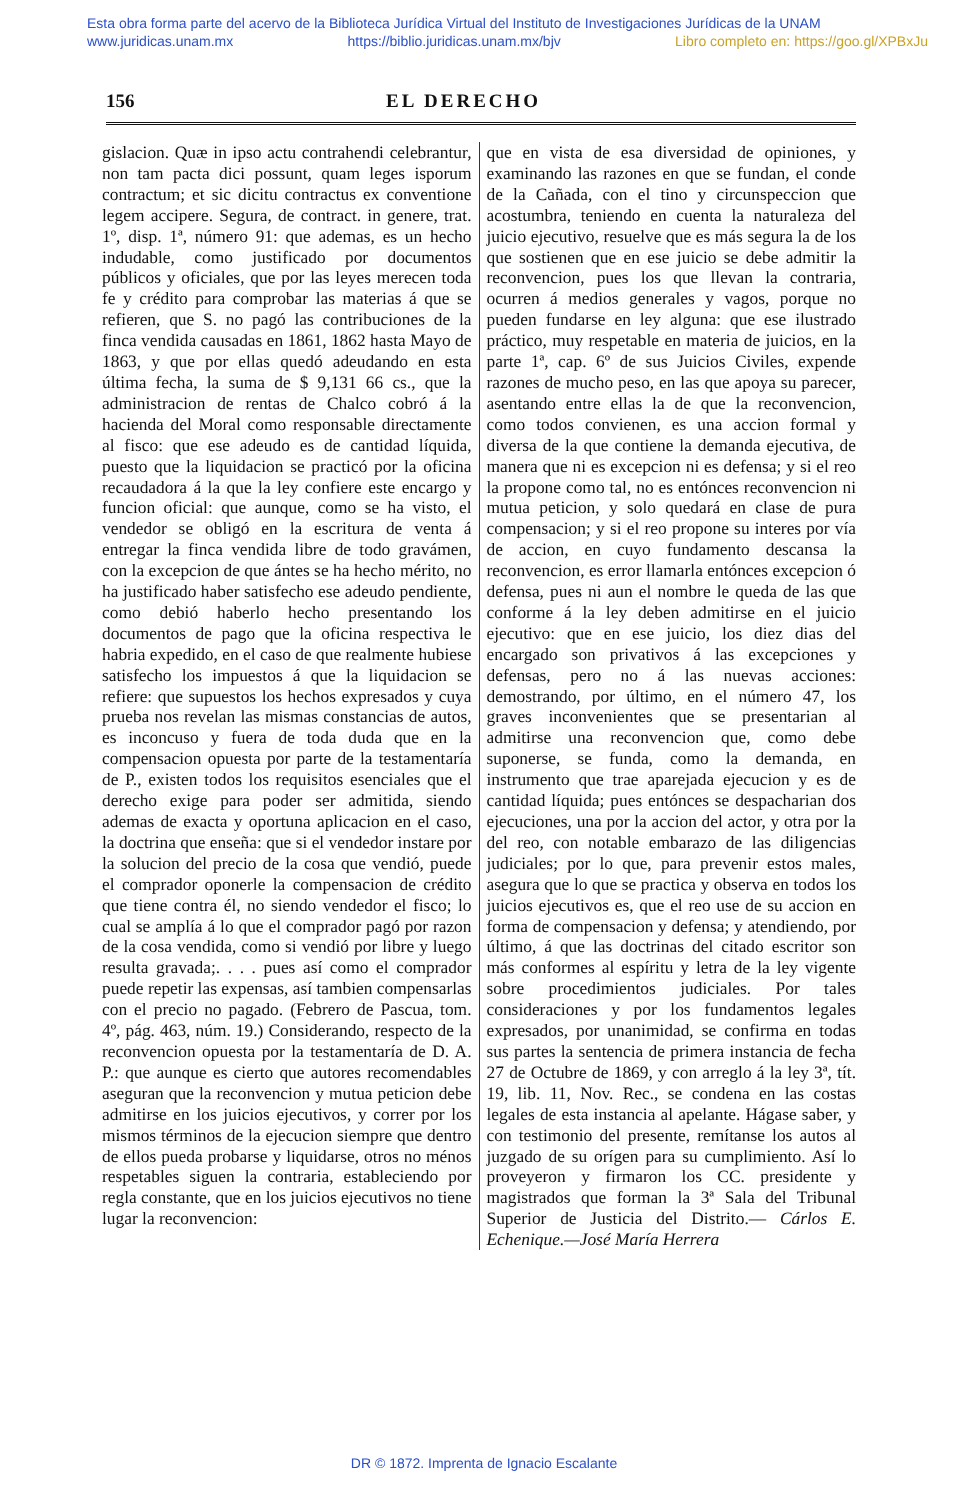Esta obra forma parte del acervo de la Biblioteca Jurídica Virtual del Instituto de Investigaciones Jurídicas de la UNAM
www.juridicas.unam.mx https://biblio.juridicas.unam.mx/bjv Libro completo en: https://goo.gl/XPBxJu
156 EL DERECHO
gislacion. Quæ in ipso actu contrahendi celebrantur, non tam pacta dici possunt, quam leges isporum contractum; et sic dicitu contractus ex conventione legem accipere. Segura, de contract. in genere, trat. 1º, disp. 1ª, número 91: que ademas, es un hecho indudable, como justificado por documentos públicos y oficiales, que por las leyes merecen toda fe y crédito para comprobar las materias á que se refieren, que S. no pagó las contribuciones de la finca vendida causadas en 1861, 1862 hasta Mayo de 1863, y que por ellas quedó adeudando en esta última fecha, la suma de $ 9,131 66 cs., que la administracion de rentas de Chalco cobró á la hacienda del Moral como responsable directamente al fisco: que ese adeudo es de cantidad líquida, puesto que la liquidacion se practicó por la oficina recaudadora á la que la ley confiere este encargo y funcion oficial: que aunque, como se ha visto, el vendedor se obligó en la escritura de venta á entregar la finca vendida libre de todo gravámen, con la excepcion de que ántes se ha hecho mérito, no ha justificado haber satisfecho ese adeudo pendiente, como debió haberlo hecho presentando los documentos de pago que la oficina respectiva le habria expedido, en el caso de que realmente hubiese satisfecho los impuestos á que la liquidacion se refiere: que supuestos los hechos expresados y cuya prueba nos revelan las mismas constancias de autos, es inconcuso y fuera de toda duda que en la compensacion opuesta por parte de la testamentaría de P., existen todos los requisitos esenciales que el derecho exige para poder ser admitida, siendo ademas de exacta y oportuna aplicacion en el caso, la doctrina que enseña: que si el vendedor instare por la solucion del precio de la cosa que vendió, puede el comprador oponerle la compensacion de crédito que tiene contra él, no siendo vendedor el fisco; lo cual se amplía á lo que el comprador pagó por razon de la cosa vendida, como si vendió por libre y luego resulta gravada;. . . . pues así como el comprador puede repetir las expensas, así tambien compensarlas con el precio no pagado. (Febrero de Pascua, tom. 4º, pág. 463, núm. 19.) Considerando, respecto de la reconvencion opuesta por la testamentaría de D. A. P.: que aunque es cierto que autores recomendables aseguran que la reconvencion y mutua peticion debe admitirse en los juicios ejecutivos, y correr por los mismos términos de la ejecucion siempre que dentro de ellos pueda probarse y liquidarse, otros no ménos respetables siguen la contraria, estableciendo por regla constante, que en los juicios ejecutivos no tiene lugar la reconvencion:
que en vista de esa diversidad de opiniones, y examinando las razones en que se fundan, el conde de la Cañada, con el tino y circunspeccion que acostumbra, teniendo en cuenta la naturaleza del juicio ejecutivo, resuelve que es más segura la de los que sostienen que en ese juicio se debe admitir la reconvencion, pues los que llevan la contraria, ocurren á medios generales y vagos, porque no pueden fundarse en ley alguna: que ese ilustrado práctico, muy respetable en materia de juicios, en la parte 1ª, cap. 6º de sus Juicios Civiles, expende razones de mucho peso, en las que apoya su parecer, asentando entre ellas la de que la reconvencion, como todos convienen, es una accion formal y diversa de la que contiene la demanda ejecutiva, de manera que ni es excepcion ni es defensa; y si el reo la propone como tal, no es entónces reconvencion ni mutua peticion, y solo quedará en clase de pura compensacion; y si el reo propone su interes por vía de accion, en cuyo fundamento descansa la reconvencion, es error llamarla entónces excepcion ó defensa, pues ni aun el nombre le queda de las que conforme á la ley deben admitirse en el juicio ejecutivo: que en ese juicio, los diez dias del encargado son privativos á las excepciones y defensas, pero no á las nuevas acciones: demostrando, por último, en el número 47, los graves inconvenientes que se presentarian al admitirse una reconvencion que, como debe suponerse, se funda, como la demanda, en instrumento que trae aparejada ejecucion y es de cantidad líquida; pues entónces se despacharian dos ejecuciones, una por la accion del actor, y otra por la del reo, con notable embarazo de las diligencias judiciales; por lo que, para prevenir estos males, asegura que lo que se practica y observa en todos los juicios ejecutivos es, que el reo use de su accion en forma de compensacion y defensa; y atendiendo, por último, á que las doctrinas del citado escritor son más conformes al espíritu y letra de la ley vigente sobre procedimientos judiciales. Por tales consideraciones y por los fundamentos legales expresados, por unanimidad, se confirma en todas sus partes la sentencia de primera instancia de fecha 27 de Octubre de 1869, y con arreglo á la ley 3ª, tít. 19, lib. 11, Nov. Rec., se condena en las costas legales de esta instancia al apelante. Hágase saber, y con testimonio del presente, remítanse los autos al juzgado de su orígen para su cumplimiento. Así lo proveyeron y firmaron los CC. presidente y magistrados que forman la 3ª Sala del Tribunal Superior de Justicia del Distrito.— Cárlos E. Echenique.—José María Herrera
DR © 1872. Imprenta de Ignacio Escalante